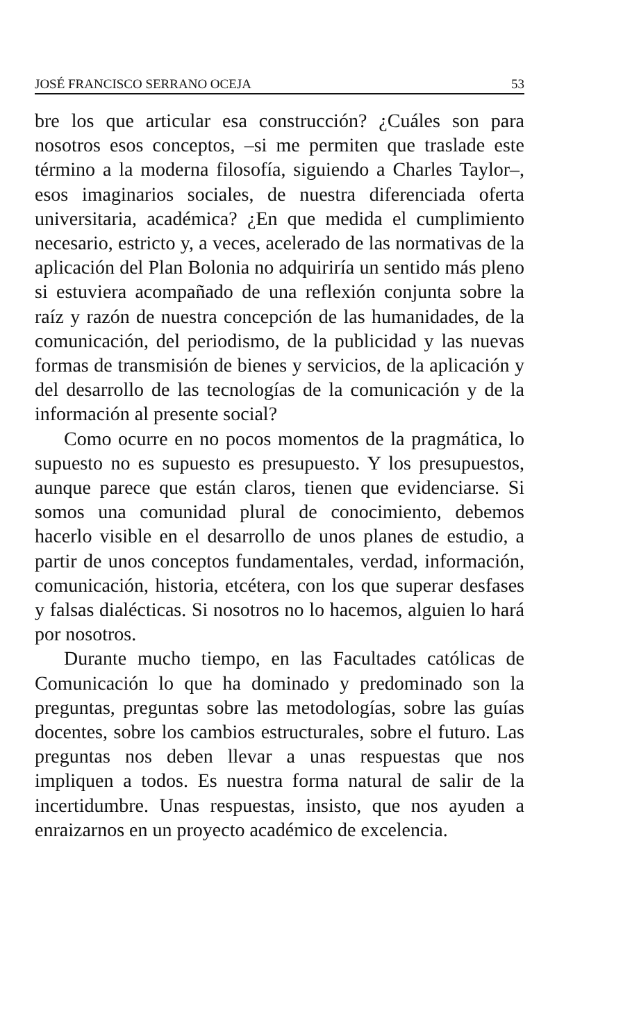JOSÉ FRANCISCO SERRANO OCEJA 53
bre los que articular esa construcción? ¿Cuáles son para nosotros esos conceptos, –si me permiten que traslade este término a la moderna filosofía, siguiendo a Charles Taylor–, esos imaginarios sociales, de nuestra diferenciada oferta universitaria, académica? ¿En que medida el cumplimiento necesario, estricto y, a veces, acelerado de las normativas de la aplicación del Plan Bolonia no adquiriría un sentido más pleno si estuviera acompañado de una reflexión conjunta sobre la raíz y razón de nuestra concepción de las humanidades, de la comunicación, del periodismo, de la publicidad y las nuevas formas de transmisión de bienes y servicios, de la aplicación y del desarrollo de las tecnologías de la comunicación y de la información al presente social?
Como ocurre en no pocos momentos de la pragmática, lo supuesto no es supuesto es presupuesto. Y los presupuestos, aunque parece que están claros, tienen que evidenciarse. Si somos una comunidad plural de conocimiento, debemos hacerlo visible en el desarrollo de unos planes de estudio, a partir de unos conceptos fundamentales, verdad, información, comunicación, historia, etcétera, con los que superar desfases y falsas dialécticas. Si nosotros no lo hacemos, alguien lo hará por nosotros.
Durante mucho tiempo, en las Facultades católicas de Comunicación lo que ha dominado y predominado son la preguntas, preguntas sobre las metodologías, sobre las guías docentes, sobre los cambios estructurales, sobre el futuro. Las preguntas nos deben llevar a unas respuestas que nos impliquen a todos. Es nuestra forma natural de salir de la incertidumbre. Unas respuestas, insisto, que nos ayuden a enraizarnos en un proyecto académico de excelencia.